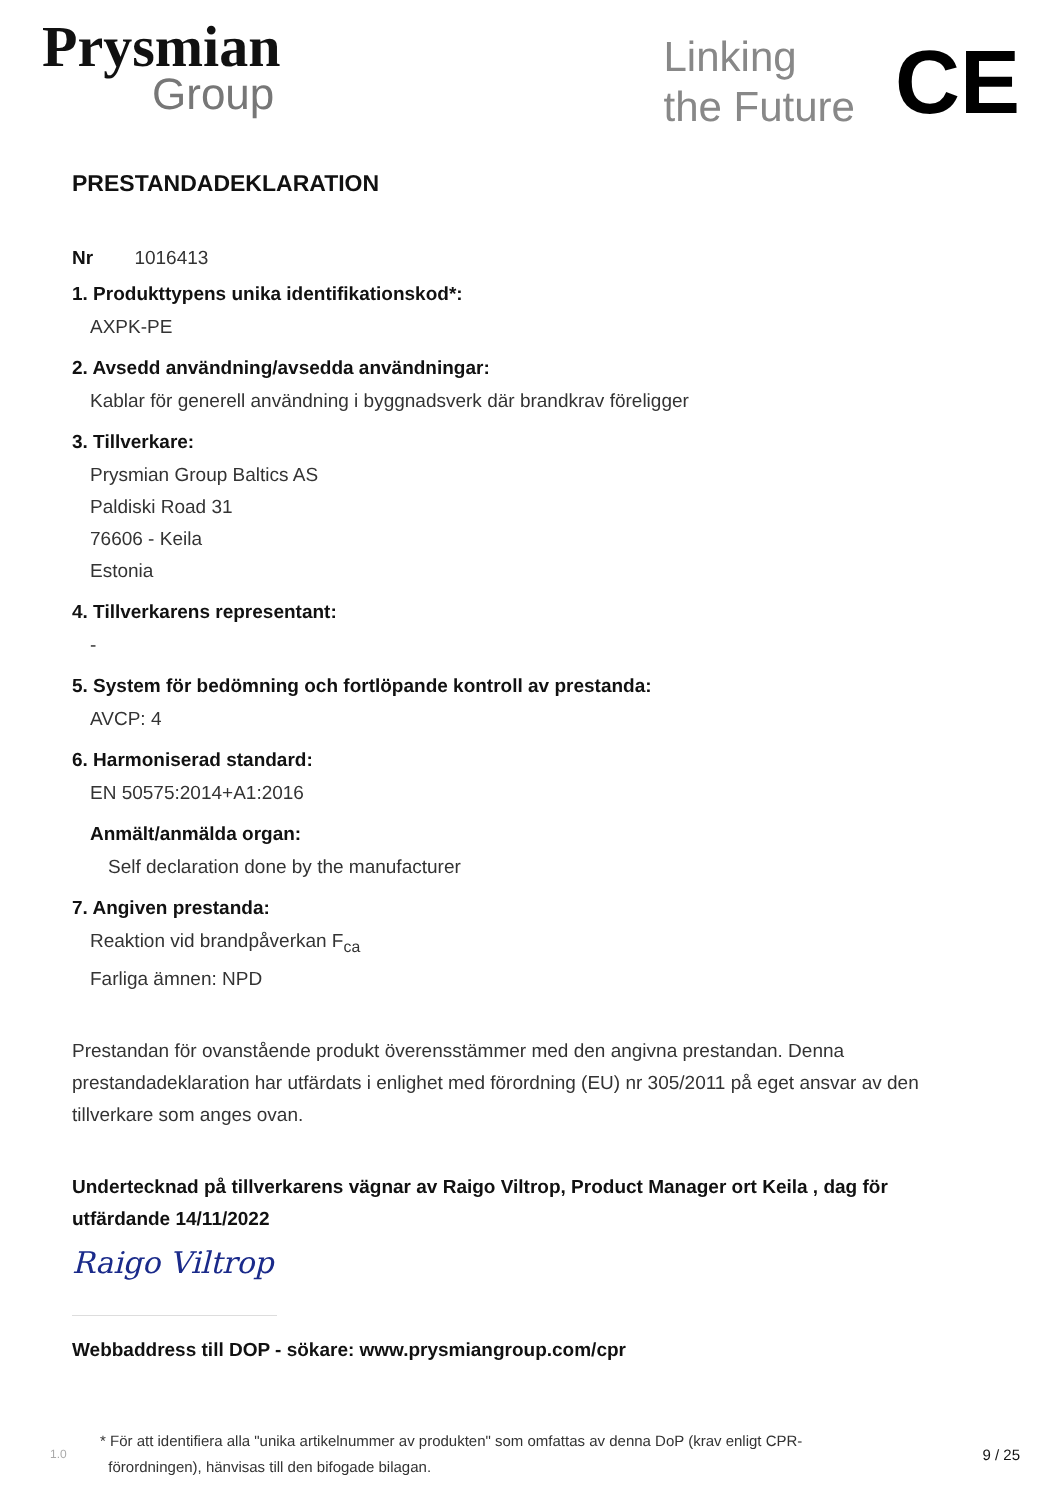Prysmian
Group
Linking
the Future
CE
PRESTANDADEKLARATION
Nr 1016413
1. Produkttypens unika identifikationskod*:
AXPK-PE
2. Avsedd användning/avsedda användningar:
Kablar för generell användning i byggnadsverk där brandkrav föreligger
3. Tillverkare:
Prysmian Group Baltics AS
Paldiski Road 31
76606 - Keila
Estonia
4. Tillverkarens representant:
-
5. System för bedömning och fortlöpande kontroll av prestanda:
AVCP: 4
6. Harmoniserad standard:
EN 50575:2014+A1:2016
Anmält/anmälda organ:
Self declaration done by the manufacturer
7. Angiven prestanda:
Reaktion vid brandpåverkan F<sub>ca</sub>
Farliga ämnen: NPD
Prestandan för ovanstående produkt överensstämmer med den angivna prestandan. Denna prestandadeklaration har utfärdats i enlighet med förordning (EU) nr 305/2011 på eget ansvar av den tillverkare som anges ovan.
Undertecknad på tillverkarens vägnar av Raigo Viltrop, Product Manager ort Keila , dag för utfärdande 14/11/2022
Raigo Viltrop
Webbaddress till DOP - sökare: www.prysmiangroup.com/cpr
1.0 * För att identifiera alla "unika artikelnummer av produkten" som omfattas av denna DoP (krav enligt CPR-
förordningen), hänvisas till den bifogade bilagan. 9 / 25